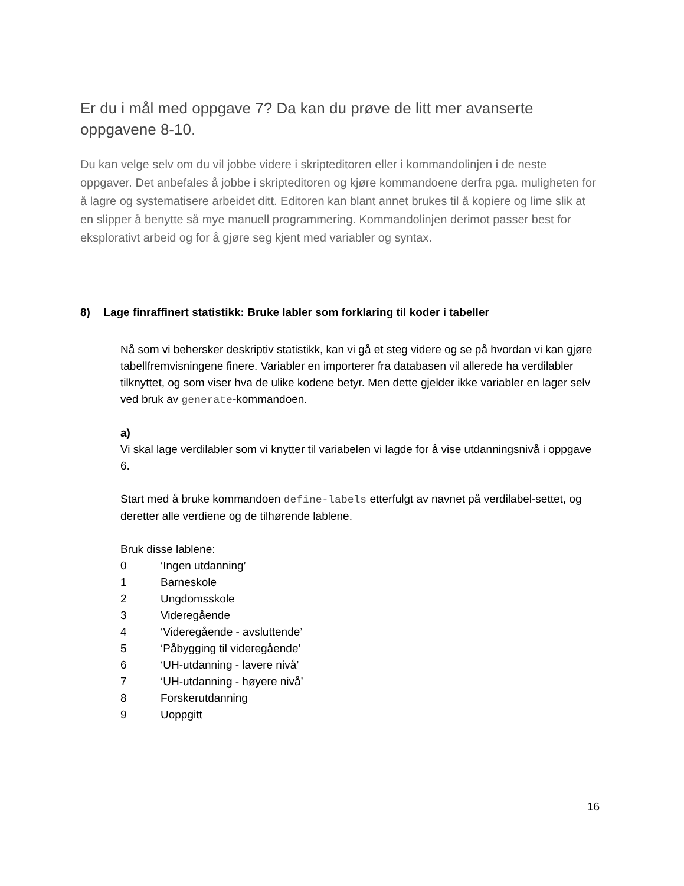Er du i mål med oppgave 7? Da kan du prøve de litt mer avanserte oppgavene 8-10.
Du kan velge selv om du vil jobbe videre i skripteditoren eller i kommandolinjen i de neste oppgaver. Det anbefales å jobbe i skripteditoren og kjøre kommandoene derfra pga. muligheten for å lagre og systematisere arbeidet ditt. Editoren kan blant annet brukes til å kopiere og lime slik at en slipper å benytte så mye manuell programmering. Kommandolinjen derimot passer best for eksplorativt arbeid og for å gjøre seg kjent med variabler og syntax.
8) Lage finraffinert statistikk: Bruke labler som forklaring til koder i tabeller
Nå som vi behersker deskriptiv statistikk, kan vi gå et steg videre og se på hvordan vi kan gjøre tabellfremvisningene finere. Variabler en importerer fra databasen vil allerede ha verdilabler tilknyttet, og som viser hva de ulike kodene betyr. Men dette gjelder ikke variabler en lager selv ved bruk av generate-kommandoen.
a)
Vi skal lage verdilabler som vi knytter til variabelen vi lagde for å vise utdanningsnivå i oppgave 6.
Start med å bruke kommandoen define-labels etterfulgt av navnet på verdilabel-settet, og deretter alle verdiene og de tilhørende lablene.
Bruk disse lablene:
0 ‘Ingen utdanning’
1 Barneskole
2 Ungdomsskole
3 Videregående
4 ‘Videregående - avsluttende’
5 ‘Påbygging til videregående’
6 ‘UH-utdanning - lavere nivå’
7 ‘UH-utdanning - høyere nivå’
8 Forskerutdanning
9 Uoppgitt
16